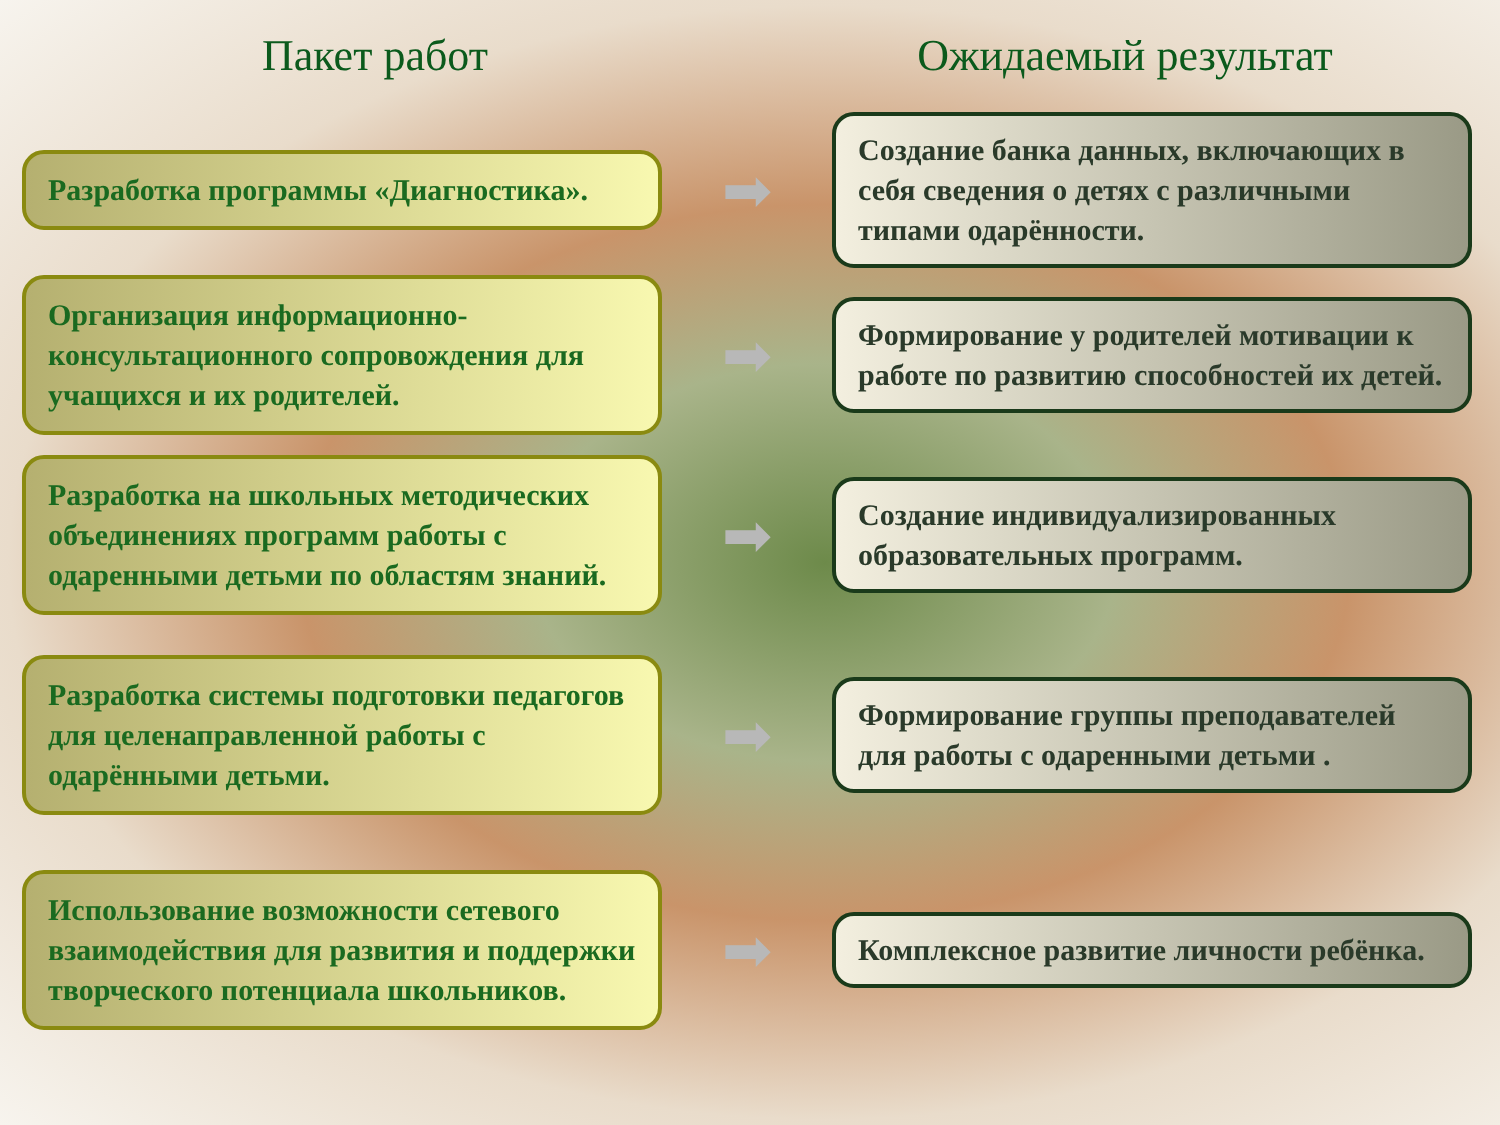Пакет работ Ожидаемый результат
Разработка программы «Диагностика».
➡
Создание банка данных, включающих в себя сведения о детях с различными типами одарённости.
Организация информационно-консультационного сопровождения для учащихся и их родителей.
➡
Формирование у родителей мотивации к работе по развитию способностей их детей.
Разработка на школьных методических объединениях программ работы с одаренными детьми по областям знаний.
➡
Создание индивидуализированных образовательных программ.
Разработка системы подготовки педагогов для целенаправленной работы с одарёнными детьми.
➡
Формирование группы преподавателей для работы с одаренными детьми .
Использование возможности сетевого взаимодействия для развития и поддержки творческого потенциала школьников.
➡
Комплексное развитие личности ребёнка.